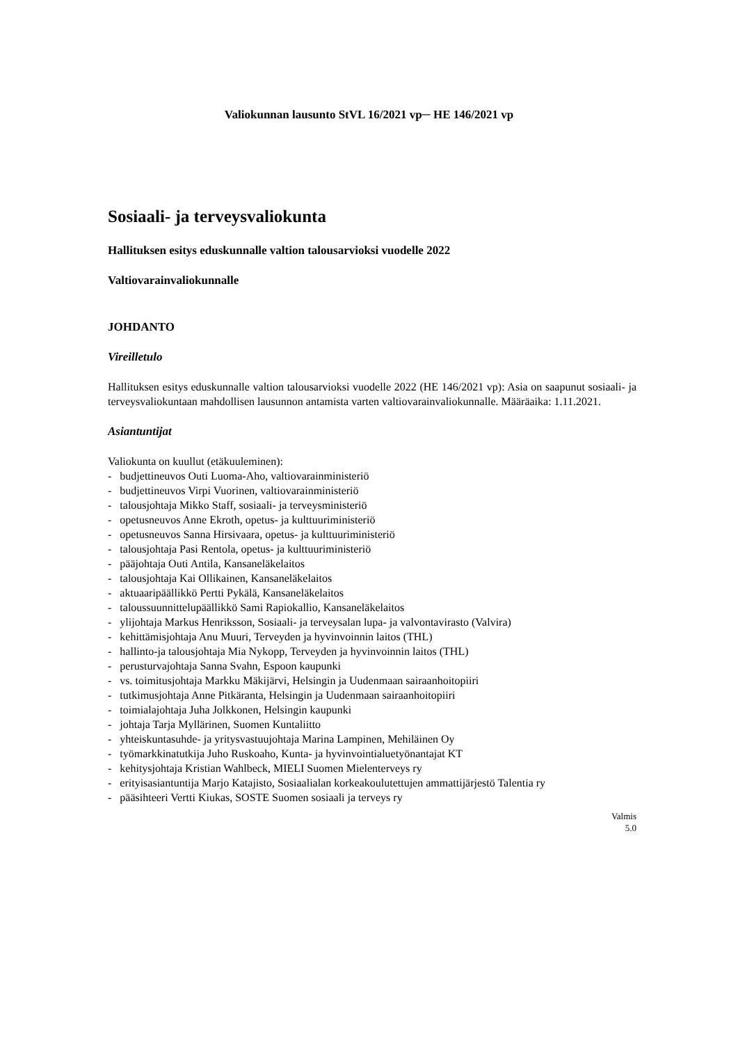Valiokunnan lausunto StVL 16/2021 vp─ HE 146/2021 vp
Sosiaali- ja terveysvaliokunta
Hallituksen esitys eduskunnalle valtion talousarvioksi vuodelle 2022
Valtiovarainvaliokunnalle
JOHDANTO
Vireilletulo
Hallituksen esitys eduskunnalle valtion talousarvioksi vuodelle 2022 (HE 146/2021 vp): Asia on saapunut sosiaali- ja terveysvaliokuntaan mahdollisen lausunnon antamista varten valtiovarain­valiokunnalle. Määräaika: 1.11.2021.
Asiantuntijat
Valiokunta on kuullut (etäkuuleminen):
- budjettineuvos Outi Luoma-Aho, valtiovarainministeriö
- budjettineuvos Virpi Vuorinen, valtiovarainministeriö
- talousjohtaja Mikko Staff, sosiaali- ja terveysministeriö
- opetusneuvos Anne Ekroth, opetus- ja kulttuuriministeriö
- opetusneuvos Sanna Hirsivaara, opetus- ja kulttuuriministeriö
- talousjohtaja Pasi Rentola, opetus- ja kulttuuriministeriö
- pääjohtaja Outi Antila, Kansaneläkelaitos
- talousjohtaja Kai Ollikainen, Kansaneläkelaitos
- aktuaaripäällikkö Pertti Pykälä, Kansaneläkelaitos
- taloussuunnittelupäällikkö Sami Rapiokallio, Kansaneläkelaitos
- ylijohtaja Markus Henriksson, Sosiaali- ja terveysalan lupa- ja valvontavirasto (Valvira)
- kehittämisjohtaja Anu Muuri, Terveyden ja hyvinvoinnin laitos (THL)
- hallinto-ja talousjohtaja Mia Nykopp, Terveyden ja hyvinvoinnin laitos (THL)
- perusturvajohtaja Sanna Svahn, Espoon kaupunki
- vs. toimitusjohtaja Markku Mäkijärvi, Helsingin ja Uudenmaan sairaanhoitopiiri
- tutkimusjohtaja Anne Pitkäranta, Helsingin ja Uudenmaan sairaanhoitopiiri
- toimialajohtaja Juha Jolkkonen, Helsingin kaupunki
- johtaja Tarja Myllärinen, Suomen Kuntaliitto
- yhteiskuntasuhde- ja yritysvastuujohtaja Marina Lampinen, Mehiläinen Oy
- työmarkkinatutkija Juho Ruskoaho, Kunta- ja hyvinvointialuetyönantajat KT
- kehitysjohtaja Kristian Wahlbeck, MIELI Suomen Mielenterveys ry
- erityisasiantuntija Marjo Katajisto, Sosiaalialan korkeakoulutettujen ammattijärjestö Talentia ry
- pääsihteeri Vertti Kiukas, SOSTE Suomen sosiaali ja terveys ry
Valmis
5.0